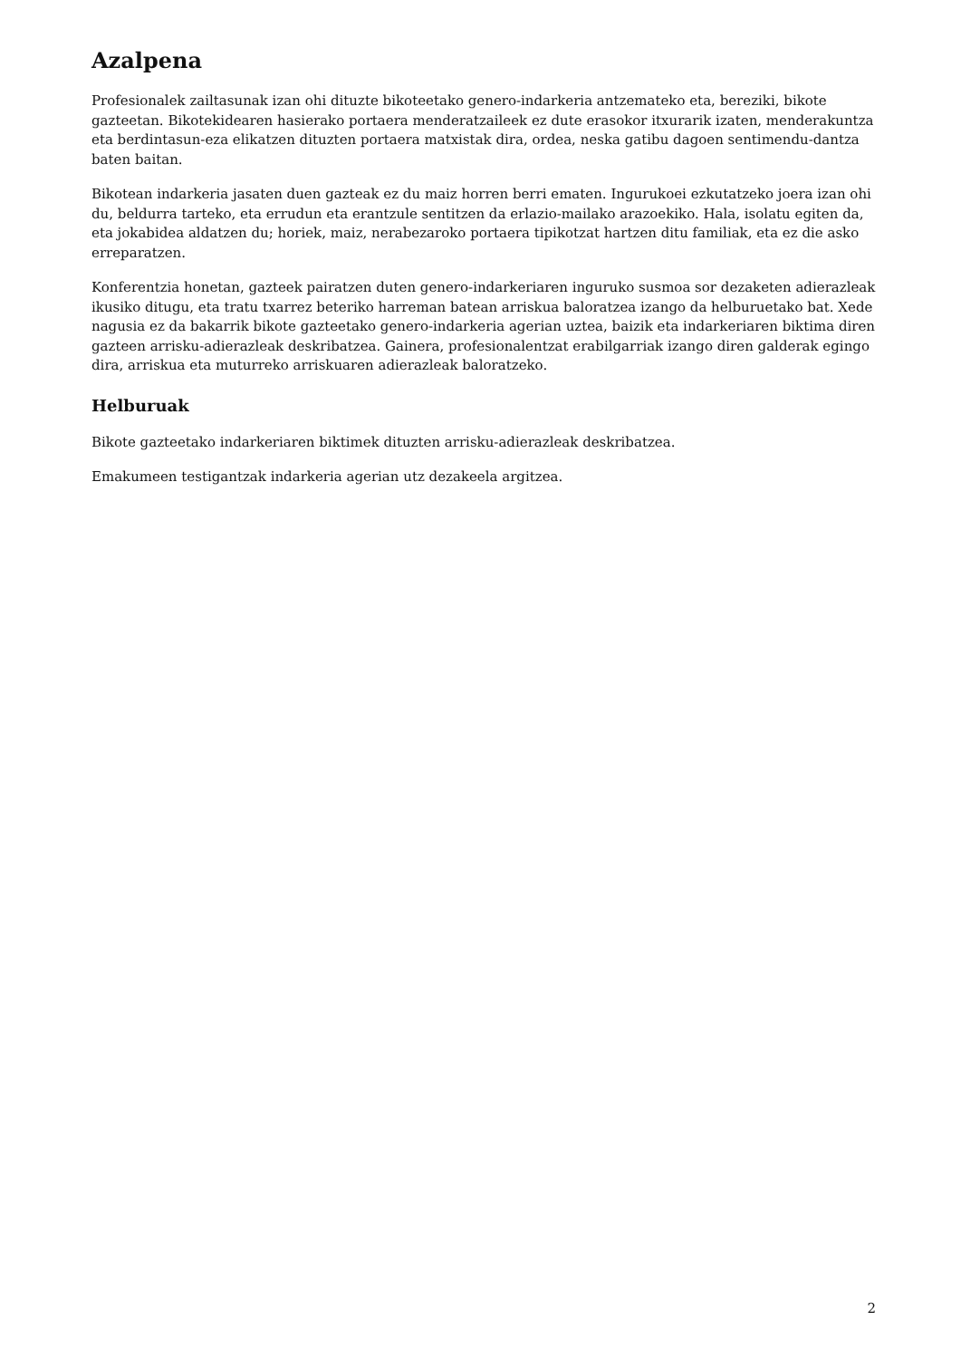Azalpena
Profesionalek zailtasunak izan ohi dituzte bikoteetako genero-indarkeria antzemateko eta, bereziki, bikote gazteetan. Bikotekidearen hasierako portaera menderatzaileek ez dute erasokor itxurarik izaten, menderakuntza eta berdintasun-eza elikatzen dituzten portaera matxistak dira, ordea, neska gatibu dagoen sentimendu-dantza baten baitan.
Bikotean indarkeria jasaten duen gazteak ez du maiz horren berri ematen. Ingurukoei ezkutatzeko joera izan ohi du, beldurra tarteko, eta errudun eta erantzule sentitzen da erlazio-mailako arazoekiko. Hala, isolatu egiten da, eta jokabidea aldatzen du; horiek, maiz, nerabezaroko portaera tipikotzat hartzen ditu familiak, eta ez die asko erreparatzen.
Konferentzia honetan, gazteek pairatzen duten genero-indarkeriaren inguruko susmoa sor dezaketen adierazleak ikusiko ditugu, eta tratu txarrez beteriko harreman batean arriskua baloratzea izango da helburuetako bat. Xede nagusia ez da bakarrik bikote gazteetako genero-indarkeria agerian uztea, baizik eta indarkeriaren biktima diren gazteen arrisku-adierazleak deskribatzea. Gainera, profesionalentzat erabilgarriak izango diren galderak egingo dira, arriskua eta muturreko arriskuaren adierazleak baloratzeko.
Helburuak
Bikote gazteetako indarkeriaren biktimek dituzten arrisku-adierazleak deskribatzea.
Emakumeen testigantzak indarkeria agerian utz dezakeela argitzea.
2